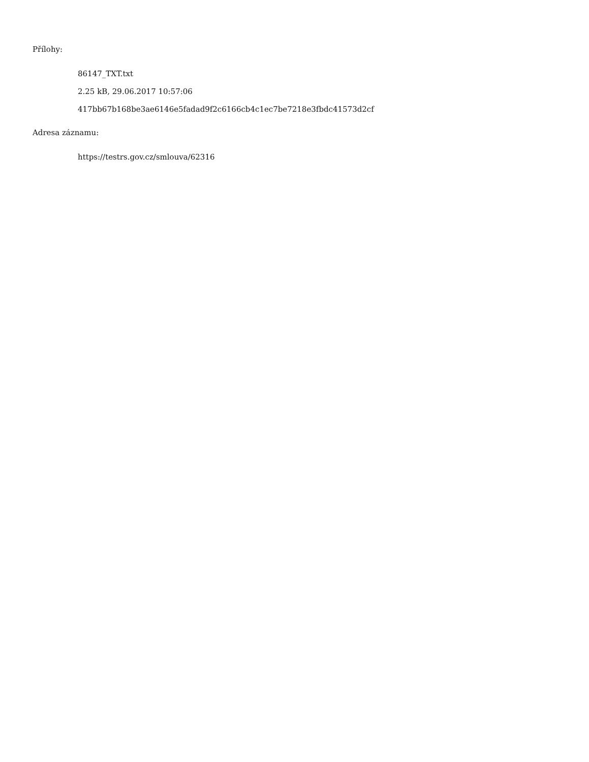Přílohy:
86147_TXT.txt
2.25 kB, 29.06.2017 10:57:06
417bb67b168be3ae6146e5fadad9f2c6166cb4c1ec7be7218e3fbdc41573d2cf
Adresa záznamu:
https://testrs.gov.cz/smlouva/62316